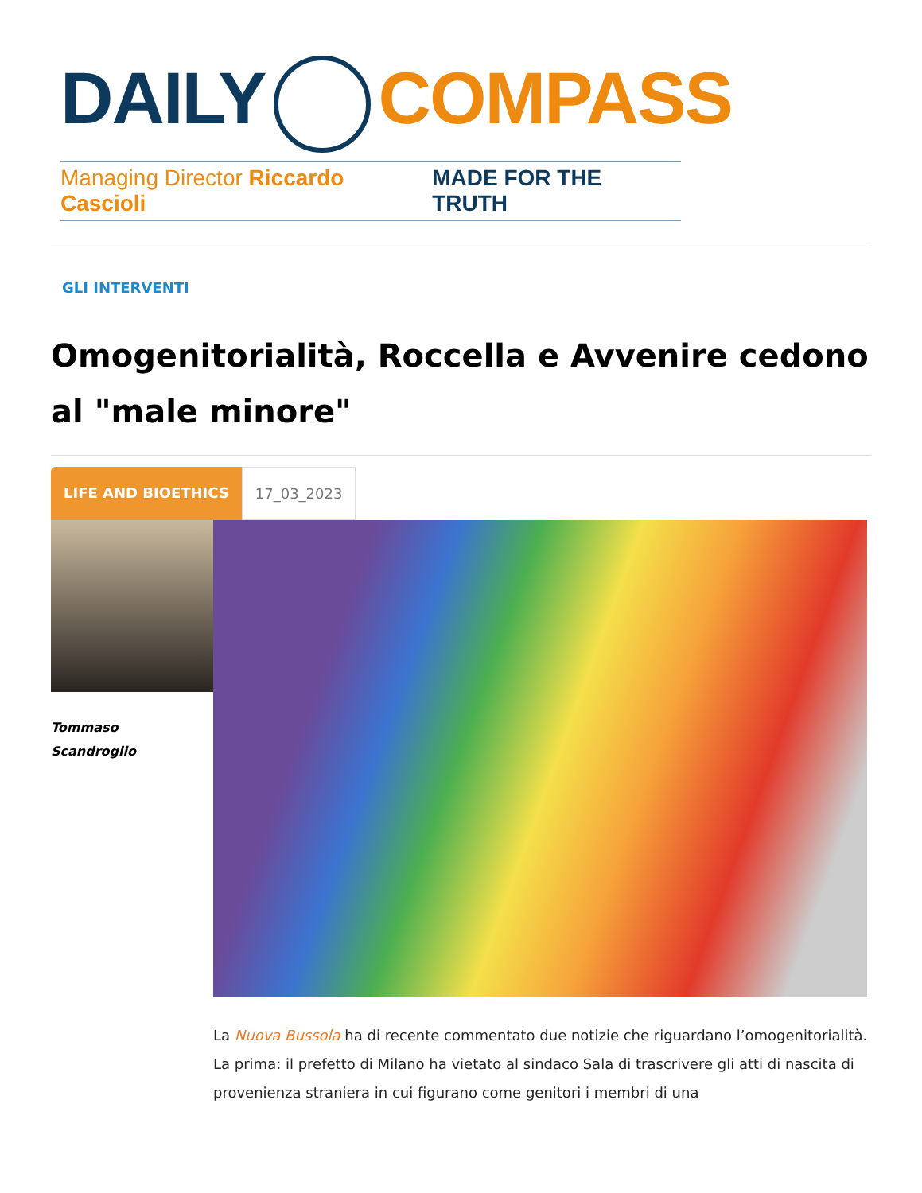DAILY COMPASS
Managing Director Riccardo Cascioli MADE FOR THE TRUTH
GLI INTERVENTI
Omogenitorialità, Roccella e Avvenire cedono al "male minore"
LIFE AND BIOETHICS 17_03_2023
Tommaso
Scandroglio
La Nuova Bussola ha di recente commentato due notizie che riguardano l’omogenitorialità. La prima: il prefetto di Milano ha vietato al sindaco Sala di trascrivere gli atti di nascita di provenienza straniera in cui figurano come genitori i membri di una